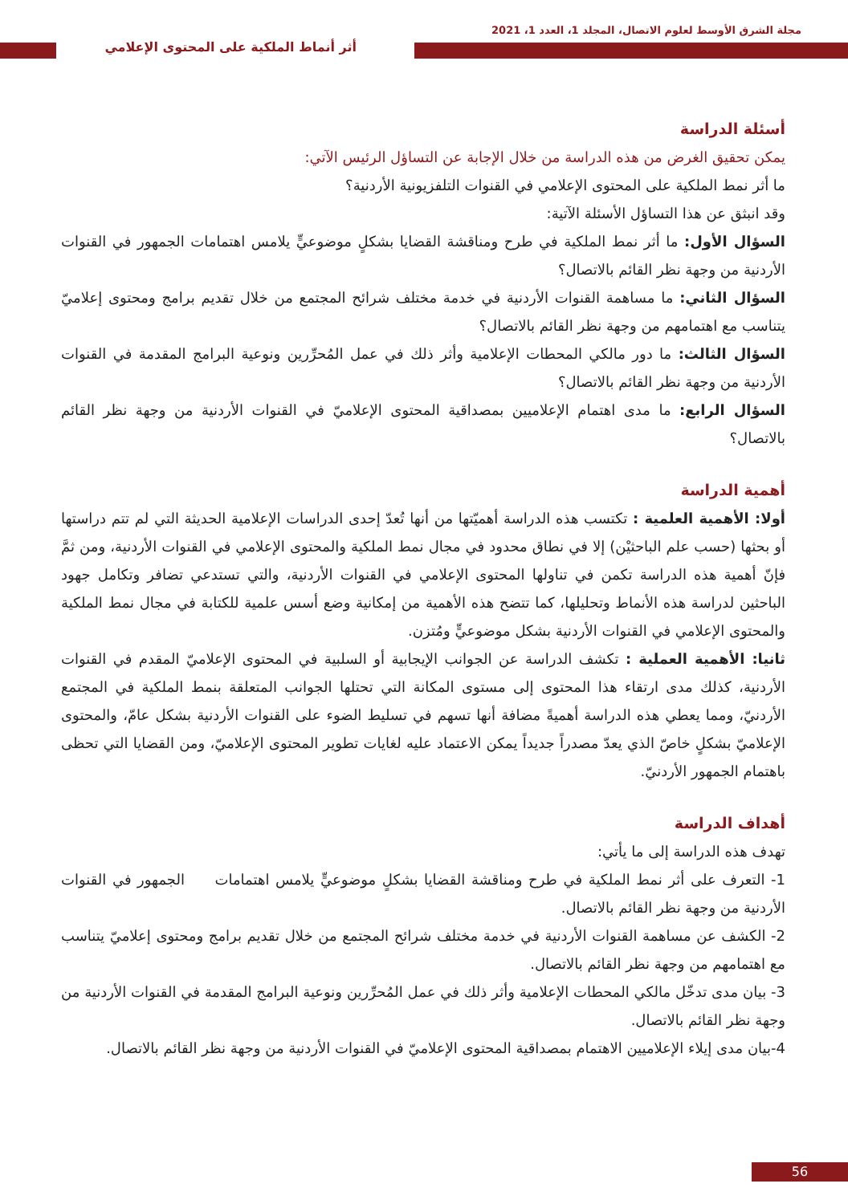مجلة الشرق الأوسط لعلوم الاتصال، المجلد 1، العدد 1، 2021
أثر أنماط الملكية على المحتوى الإعلامي
أسئلة الدراسة
يمكن تحقيق الغرض من هذه الدراسة من خلال الإجابة عن التساؤل الرئيس الآتي:
ما أثر نمط الملكية على المحتوى الإعلامي في القنوات التلفزيونية الأردنية؟
وقد انبثق عن هذا التساؤل الأسئلة الآتية:
السؤال الأول: ما أثر نمط الملكية في طرح ومناقشة القضايا بشكلٍ موضوعيٍّ يلامس اهتمامات الجمهور في القنوات الأردنية من وجهة نظر القائم بالاتصال؟
السؤال الثاني: ما مساهمة القنوات الأردنية في خدمة مختلف شرائح المجتمع من خلال تقديم برامج ومحتوى إعلاميّ يتناسب مع اهتمامهم من وجهة نظر القائم بالاتصال؟
السؤال الثالث: ما دور مالكي المحطات الإعلامية وأثر ذلك في عمل المُحرِّرين ونوعية البرامج المقدمة في القنوات الأردنية من وجهة نظر القائم بالاتصال؟
السؤال الرابع: ما مدى اهتمام الإعلاميين بمصداقية المحتوى الإعلاميّ في القنوات الأردنية من وجهة نظر القائم بالاتصال؟
أهمية الدراسة
أولا: الأهمية العلمية : تكتسب هذه الدراسة أهميّتها من أنها تُعدّ إحدى الدراسات الإعلامية الحديثة التي لم تتم دراستها أو بحثها (حسب علم الباحثيْن) إلا في نطاق محدود في مجال نمط الملكية والمحتوى الإعلامي في القنوات الأردنية، ومن ثمَّ فإنّ أهمية هذه الدراسة تكمن في تناولها المحتوى الإعلامي في القنوات الأردنية، والتي تستدعي تضافر وتكامل جهود الباحثين لدراسة هذه الأنماط وتحليلها، كما تتضح هذه الأهمية من إمكانية وضع أسس علمية للكتابة في مجال نمط الملكية والمحتوى الإعلامي في القنوات الأردنية بشكل موضوعيٍّ ومُتزن.
ثانيا: الأهمية العملية : تكشف الدراسة عن الجوانب الإيجابية أو السلبية في المحتوى الإعلاميّ المقدم في القنوات الأردنية، كذلك مدى ارتقاء هذا المحتوى إلى مستوى المكانة التي تحتلها الجوانب المتعلقة بنمط الملكية في المجتمع الأردنيّ، ومما يعطي هذه الدراسة أهميةً مضافة أنها تسهم في تسليط الضوء على القنوات الأردنية بشكل عامّ، والمحتوى الإعلاميّ بشكلٍ خاصّ الذي يعدّ مصدراً جديداً يمكن الاعتماد عليه لغايات تطوير المحتوى الإعلاميّ، ومن القضايا التي تحظى باهتمام الجمهور الأردنيّ.
أهداف الدراسة
تهدف هذه الدراسة إلى ما يأتي:
1- التعرف على أثر نمط الملكية في طرح ومناقشة القضايا بشكلٍ موضوعيٍّ يلامس اهتمامات الجمهور في القنوات الأردنية من وجهة نظر القائم بالاتصال.
2- الكشف عن مساهمة القنوات الأردنية في خدمة مختلف شرائح المجتمع من خلال تقديم برامج ومحتوى إعلاميّ يتناسب مع اهتمامهم من وجهة نظر القائم بالاتصال.
3- بيان مدى تدخّل مالكي المحطات الإعلامية وأثر ذلك في عمل المُحرِّرين ونوعية البرامج المقدمة في القنوات الأردنية من وجهة نظر القائم بالاتصال.
4-بيان مدى إيلاء الإعلاميين الاهتمام بمصداقية المحتوى الإعلاميّ في القنوات الأردنية من وجهة نظر القائم بالاتصال.
56